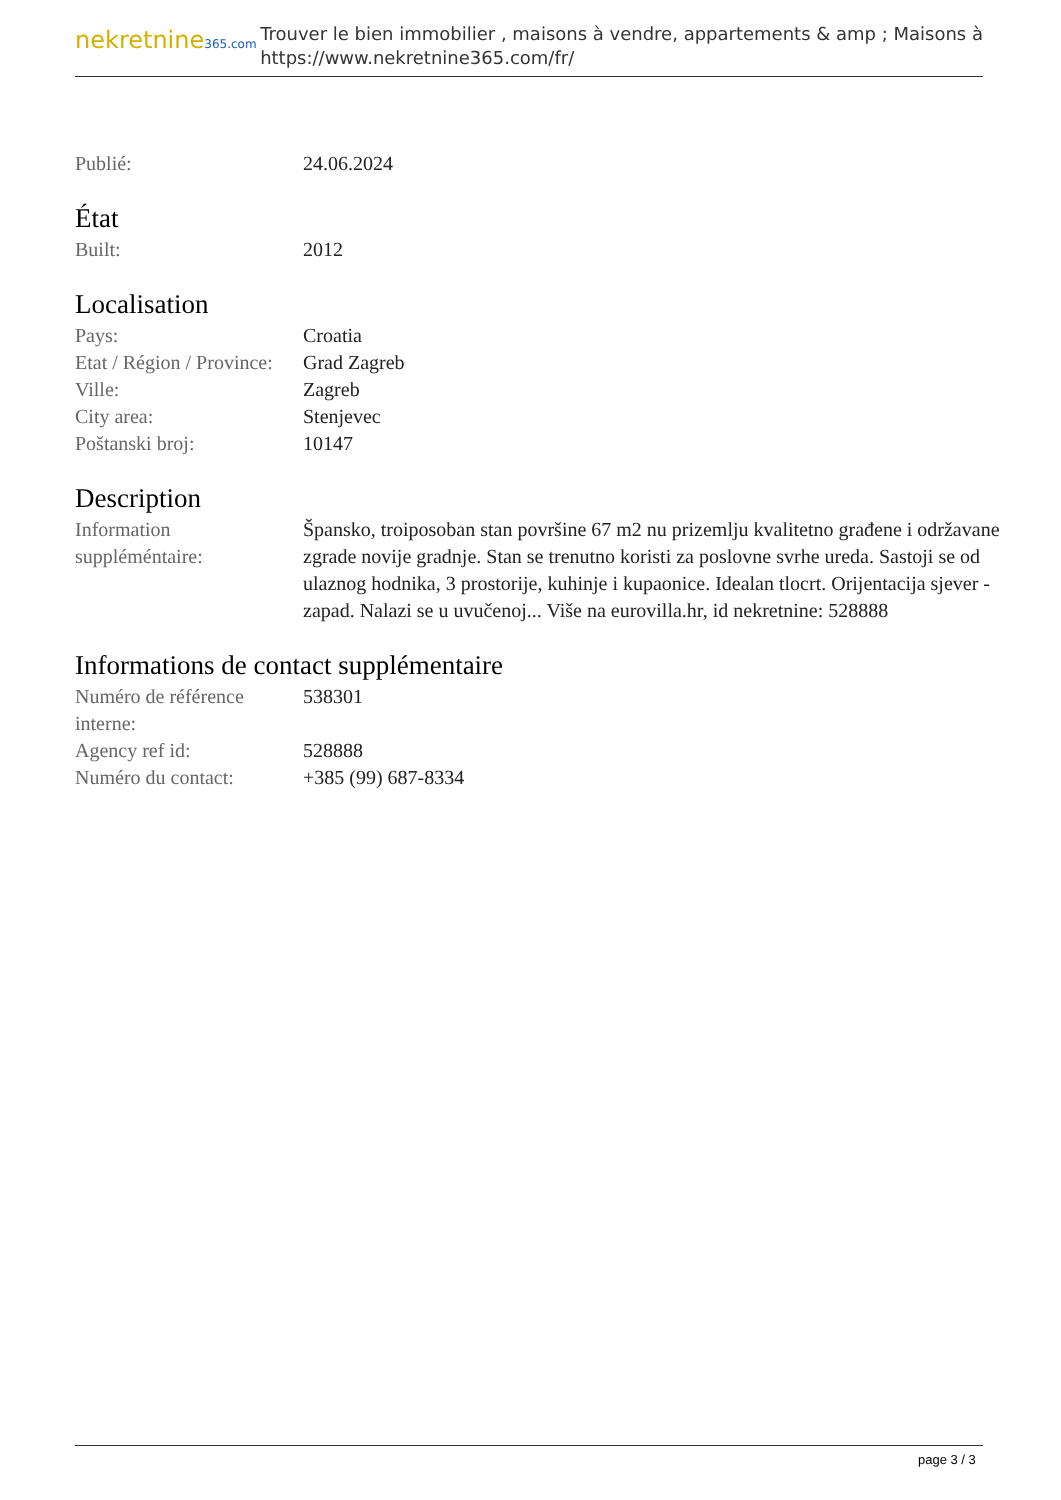nekretnine365.com
Trouver le bien immobilier , maisons à vendre, appartements & amp ; Maisons à
https://www.nekretnine365.com/fr/
| Publié: | 24.06.2024 |
État
| Built: | 2012 |
Localisation
| Pays: | Croatia |
| Etat / Région / Province: | Grad Zagreb |
| Ville: | Zagreb |
| City area: | Stenjevec |
| Poštanski broj: | 10147 |
Description
| Information suppléméntaire: | Špansko, troiposoban stan površine 67 m2 nu prizemlju kvalitetno građene i održavane zgrade novije gradnje. Stan se trenutno koristi za poslovne svrhe ureda. Sastoji se od ulaznog hodnika, 3 prostorije, kuhinje i kupaonice. Idealan tlocrt. Orijentacija sjever - zapad. Nalazi se u uvučenoj... Više na eurovilla.hr, id nekretnine: 528888 |
Informations de contact supplémentaire
| Numéro de référence interne: | 538301 |
| Agency ref id: | 528888 |
| Numéro du contact: | +385 (99) 687-8334 |
page 3 / 3